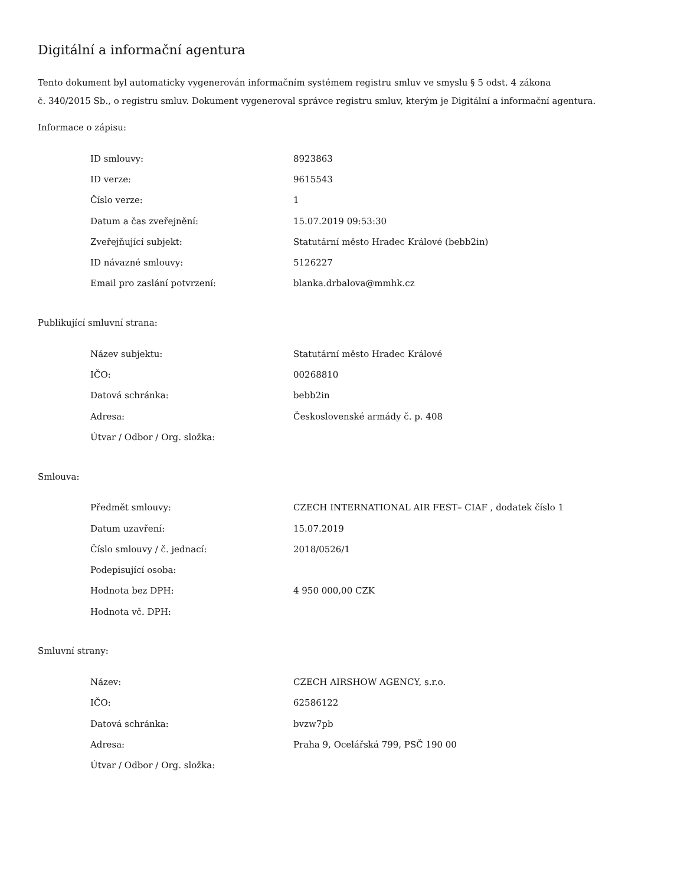Digitální a informační agentura
Tento dokument byl automaticky vygenerován informačním systémem registru smluv ve smyslu § 5 odst. 4 zákona
č. 340/2015 Sb., o registru smluv. Dokument vygeneroval správce registru smluv, kterým je Digitální a informační agentura.
Informace o zápisu:
| ID smlouvy: | 8923863 |
| ID verze: | 9615543 |
| Číslo verze: | 1 |
| Datum a čas zveřejnění: | 15.07.2019 09:53:30 |
| Zveřejňující subjekt: | Statutární město Hradec Králové (bebb2in) |
| ID návazné smlouvy: | 5126227 |
| Email pro zaslání potvrzení: | blanka.drbalova@mmhk.cz |
Publikující smluvní strana:
| Název subjektu: | Statutární město Hradec Králové |
| IČO: | 00268810 |
| Datová schránka: | bebb2in |
| Adresa: | Československé armády č. p. 408 |
| Útvar / Odbor / Org. složka: | |
Smlouva:
| Předmět smlouvy: | CZECH INTERNATIONAL AIR FEST– CIAF , dodatek číslo 1 |
| Datum uzavření: | 15.07.2019 |
| Číslo smlouvy / č. jednací: | 2018/0526/1 |
| Podepisující osoba: | |
| Hodnota bez DPH: | 4 950 000,00 CZK |
| Hodnota vč. DPH: | |
Smluvní strany:
| Název: | CZECH AIRSHOW AGENCY, s.r.o. |
| IČO: | 62586122 |
| Datová schránka: | bvzw7pb |
| Adresa: | Praha 9, Ocelářská 799, PSČ 190 00 |
| Útvar / Odbor / Org. složka: | |